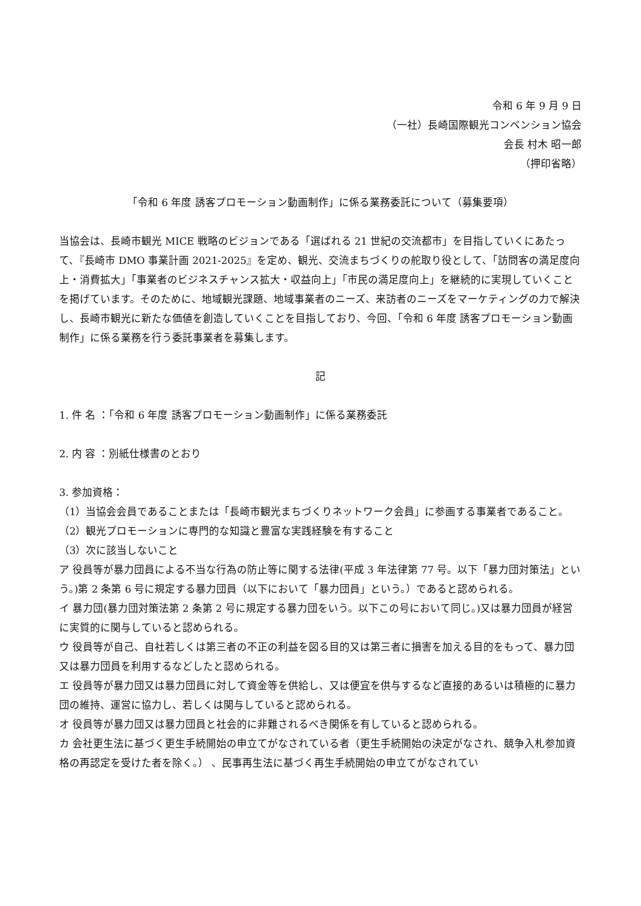令和 6 年 9 月 9 日
（一社）長崎国際観光コンベンション協会
会長 村木 昭一郎
（押印省略）
「令和 6 年度 誘客プロモーション動画制作」に係る業務委託について（募集要項）
当協会は、長崎市観光 MICE 戦略のビジョンである「選ばれる 21 世紀の交流都市」を目指していくにあたって、『長崎市 DMO 事業計画 2021-2025』を定め、観光、交流まちづくりの舵取り役として、「訪問客の満足度向上・消費拡大」「事業者のビジネスチャンス拡大・収益向上」「市民の満足度向上」を継続的に実現していくことを掲げています。そのために、地域観光課題、地域事業者のニーズ、来訪者のニーズをマーケティングの力で解決し、長崎市観光に新たな価値を創造していくことを目指しており、今回、「令和 6 年度 誘客プロモーション動画制作」に係る業務を行う委託事業者を募集します。
記
1. 件 名 ：「令和 6 年度 誘客プロモーション動画制作」に係る業務委託
2. 内 容 ：別紙仕様書のとおり
3. 参加資格：
（1）当協会会員であることまたは「長崎市観光まちづくりネットワーク会員」に参画する事業者であること。
（2）観光プロモーションに専門的な知識と豊富な実践経験を有すること
（3）次に該当しないこと
ア 役員等が暴力団員による不当な行為の防止等に関する法律(平成 3 年法律第 77 号。以下「暴力団対策法」という。)第 2 条第 6 号に規定する暴力団員（以下において「暴力団員」という。）であると認められる。
イ 暴力団(暴力団対策法第 2 条第 2 号に規定する暴力団をいう。以下この号において同じ。)又は暴力団員が経営に実質的に関与していると認められる。
ウ 役員等が自己、自社若しくは第三者の不正の利益を図る目的又は第三者に損害を加える目的をもって、暴力団又は暴力団員を利用するなどしたと認められる。
エ 役員等が暴力団又は暴力団員に対して資金等を供給し、又は便宜を供与するなど直接的あるいは積極的に暴力団の維持、運営に協力し、若しくは関与していると認められる。
オ 役員等が暴力団又は暴力団員と社会的に非難されるべき関係を有していると認められる。
カ 会社更生法に基づく更生手続開始の申立てがなされている者（更生手続開始の決定がなされ、競争入札参加資格の再認定を受けた者を除く。） 、民事再生法に基づく再生手続開始の申立てがなされてい